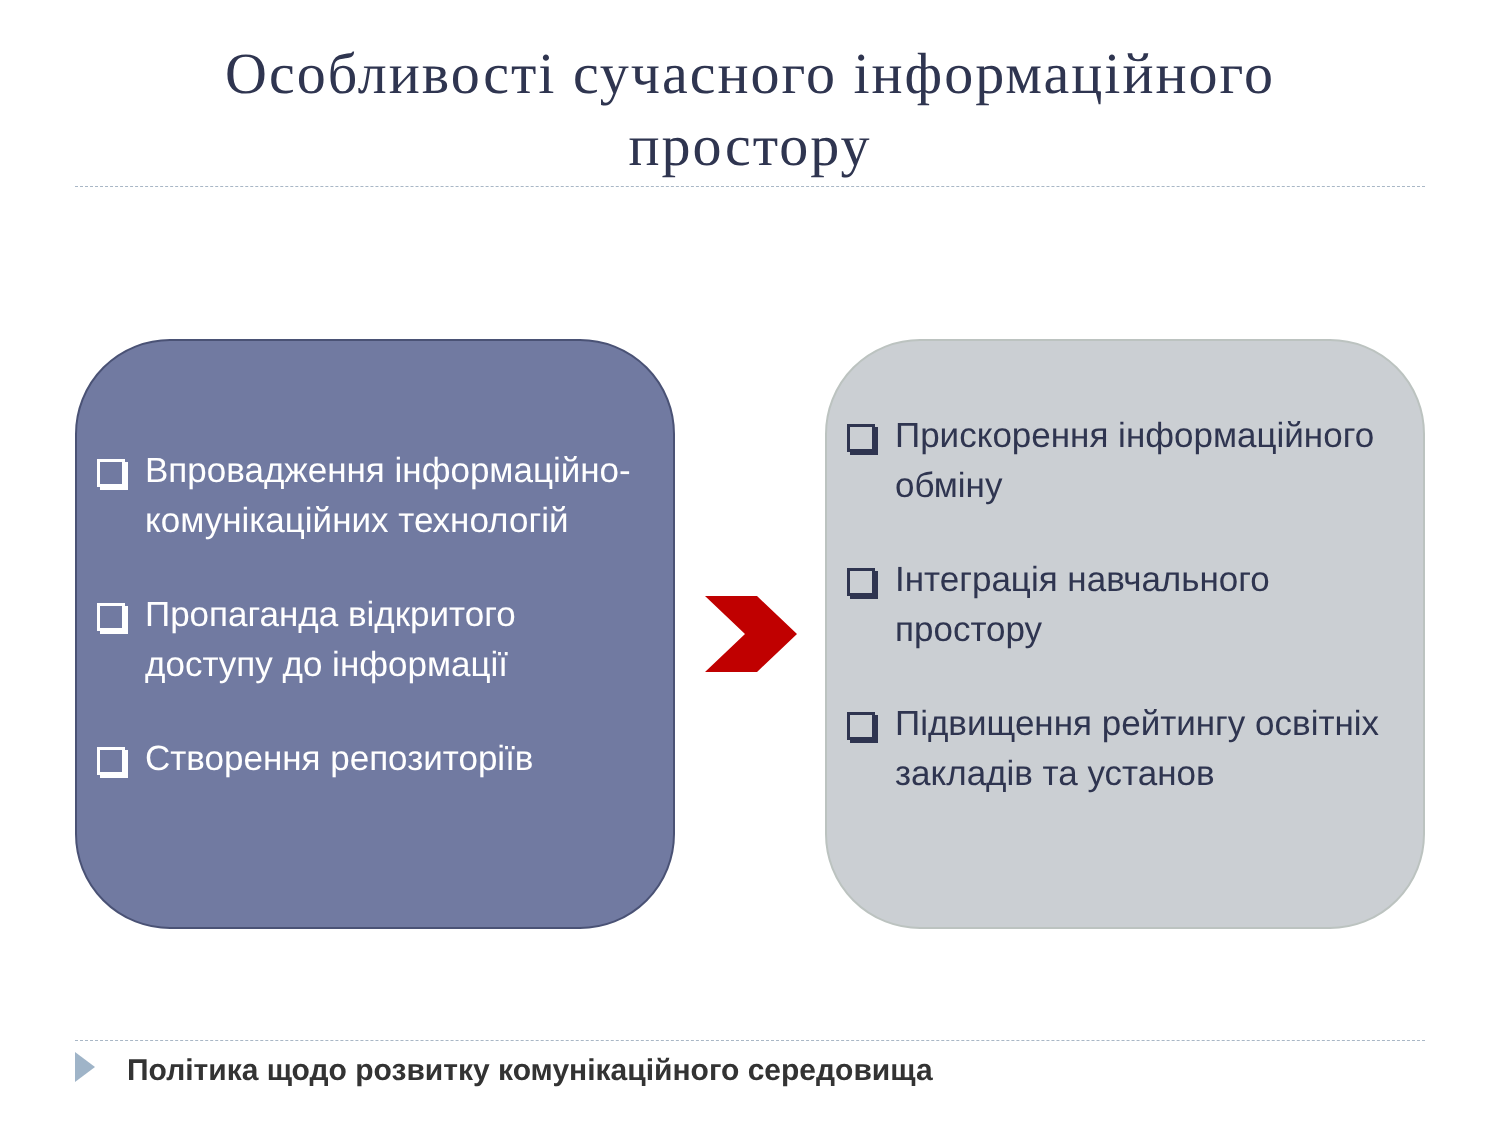Особливості сучасного інформаційного
простору
Впровадження інформаційно-комунікаційних технологій
Пропаганда відкритого доступу до інформації
Створення репозиторіїв
Прискорення інформаційного обміну
Інтеграція навчального простору
Підвищення рейтингу освітніх закладів та установ
Політика щодо розвитку комунікаційного середовища